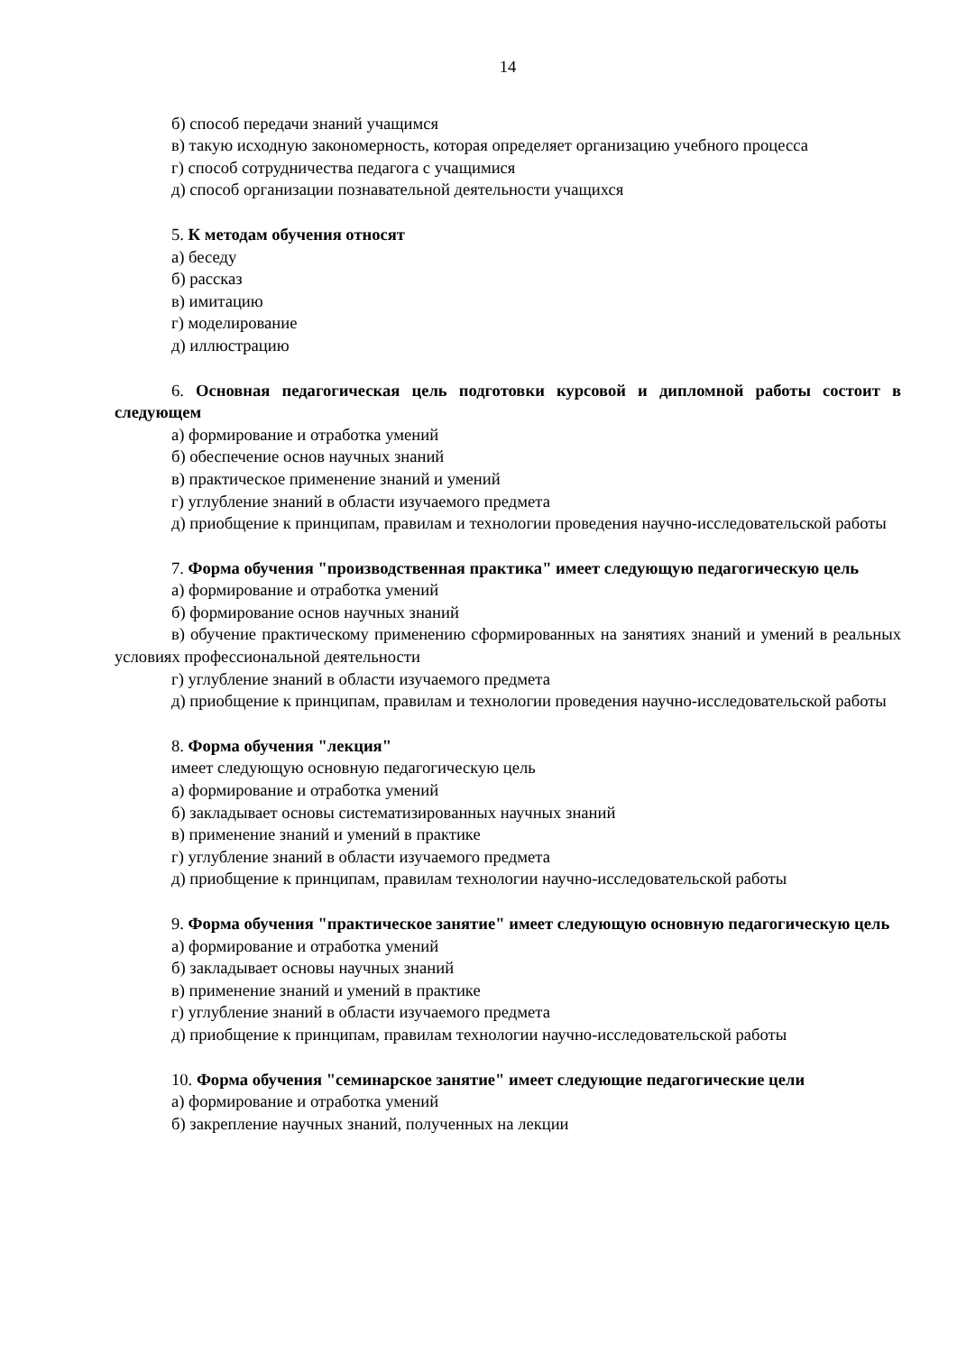14
б) способ передачи знаний учащимся
в) такую исходную закономерность, которая определяет организацию учебного процесса
г) способ сотрудничества педагога с учащимися
д) способ организации познавательной деятельности учащихся
5. К методам обучения относят
а) беседу
б) рассказ
в) имитацию
г) моделирование
д) иллюстрацию
6. Основная педагогическая цель подготовки курсовой и дипломной работы состоит в следующем
а) формирование и отработка умений
б) обеспечение основ научных знаний
в) практическое применение знаний и умений
г) углубление знаний в области изучаемого предмета
д) приобщение к принципам, правилам и технологии проведения научно-исследовательской работы
7. Форма обучения "производственная практика" имеет следующую педагогическую цель
а) формирование и отработка умений
б) формирование основ научных знаний
в) обучение практическому применению сформированных на занятиях знаний и умений в реальных условиях профессиональной деятельности
г) углубление знаний в области изучаемого предмета
д) приобщение к принципам, правилам и технологии проведения научно-исследовательской работы
8. Форма обучения "лекция"
имеет следующую основную педагогическую цель
а) формирование и отработка умений
б) закладывает основы систематизированных научных знаний
в) применение знаний и умений в практике
г) углубление знаний в области изучаемого предмета
д) приобщение к принципам, правилам технологии научно-исследовательской работы
9. Форма обучения "практическое занятие" имеет следующую основную педагогическую цель
а) формирование и отработка умений
б) закладывает основы научных знаний
в) применение знаний и умений в практике
г) углубление знаний в области изучаемого предмета
д) приобщение к принципам, правилам технологии научно-исследовательской работы
10. Форма обучения "семинарское занятие" имеет следующие педагогические цели
а) формирование и отработка умений
б) закрепление научных знаний, полученных на лекции